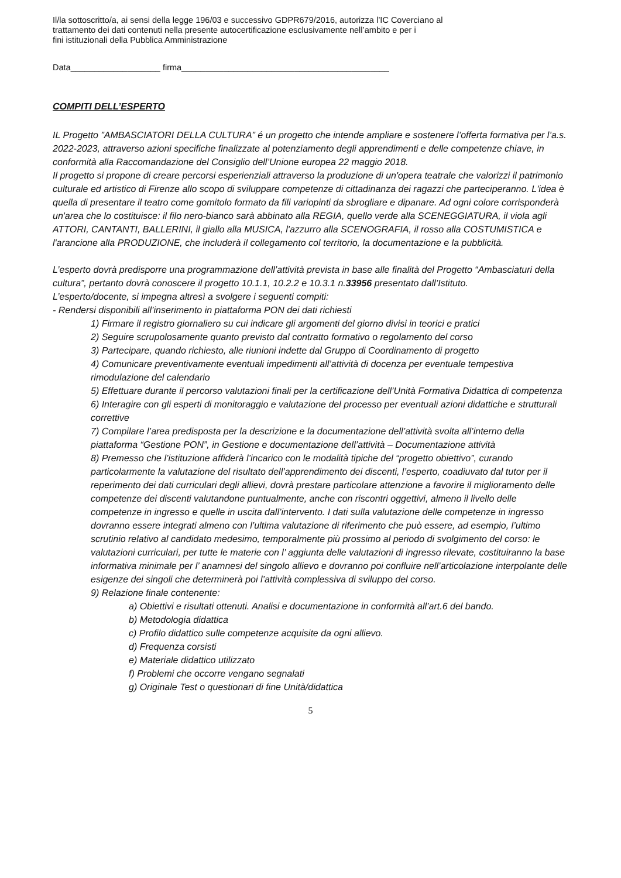Il/la sottoscritto/a, ai sensi della legge 196/03 e successivo GDPR679/2016, autorizza l’IC Coverciano al
trattamento dei dati contenuti nella presente autocertificazione esclusivamente nell’ambito e per i
fini istituzionali della Pubblica Amministrazione
Data___________________ firma____________________________________________
COMPITI DELL’ESPERTO
IL Progetto ”AMBASCIATORI DELLA CULTURA” é un progetto che intende ampliare e sostenere l’offerta formativa per l’a.s. 2022-2023, attraverso azioni specifiche finalizzate al potenziamento degli apprendimenti e delle competenze chiave, in conformità alla Raccomandazione del Consiglio dell’Unione europea 22 maggio 2018.
Il progetto si propone di creare percorsi esperienziali attraverso la produzione di un'opera teatrale che valorizzi il patrimonio culturale ed artistico di Firenze allo scopo di sviluppare competenze di cittadinanza dei ragazzi che parteciperanno. L'idea è quella di presentare il teatro come gomitolo formato da fili variopinti da sbrogliare e dipanare. Ad ogni colore corrisponderà un'area che lo costituisce: il filo nero-bianco sarà abbinato alla REGIA, quello verde alla SCENEGGIATURA, il viola agli ATTORI, CANTANTI, BALLERINI, il giallo alla MUSICA, l'azzurro alla SCENOGRAFIA, il rosso alla COSTUMISTICA e l'arancione alla PRODUZIONE, che includerà il collegamento col territorio, la documentazione e la pubblicità.
L’esperto dovrà predisporre una programmazione dell’attività prevista in base alle finalità del Progetto “Ambasciaturi della cultura”, pertanto dovrà conoscere il progetto 10.1.1, 10.2.2 e 10.3.1 n.33956 presentato dall’Istituto.
L’esperto/docente, si impegna altresì a svolgere i seguenti compiti:
- Rendersi disponibili all’inserimento in piattaforma PON dei dati richiesti
1) Firmare il registro giornaliero su cui indicare gli argomenti del giorno divisi in teorici e pratici
2) Seguire scrupolosamente quanto previsto dal contratto formativo o regolamento del corso
3) Partecipare, quando richiesto, alle riunioni indette dal Gruppo di Coordinamento di progetto
4) Comunicare preventivamente eventuali impedimenti all’attività di docenza per eventuale tempestiva rimodulazione del calendario
5) Effettuare durante il percorso valutazioni finali per la certificazione dell’Unità Formativa Didattica di competenza
6) Interagire con gli esperti di monitoraggio e valutazione del processo per eventuali azioni didattiche e strutturali correttive
7) Compilare l’area predisposta per la descrizione e la documentazione dell’attività svolta all’interno della piattaforma “Gestione PON”, in Gestione e documentazione dell’attività – Documentazione attività
8) Premesso che l’istituzione affiderà l’incarico con le modalità tipiche del “progetto obiettivo”, curando particolarmente la valutazione del risultato dell’apprendimento dei discenti, l’esperto, coadiuvato dal tutor per il reperimento dei dati curriculari degli allievi, dovrà prestare particolare attenzione a favorire il miglioramento delle competenze dei discenti valutandone puntualmente, anche con riscontri oggettivi, almeno il livello delle competenze in ingresso e quelle in uscita dall’intervento. I dati sulla valutazione delle competenze in ingresso dovranno essere integrati almeno con l’ultima valutazione di riferimento che può essere, ad esempio, l’ultimo scrutinio relativo al candidato medesimo, temporalmente più prossimo al periodo di svolgimento del corso: le valutazioni curriculari, per tutte le materie con l’ aggiunta delle valutazioni di ingresso rilevate, costituiranno la base informativa minimale per l’ anamnesi del singolo allievo e dovranno poi confluire nell’articolazione interpolante delle esigenze dei singoli che determinerà poi l’attività complessiva di sviluppo del corso.
9) Relazione finale contenente:
a) Obiettivi e risultati ottenuti. Analisi e documentazione in conformità all’art.6 del bando.
b) Metodologia didattica
c) Profilo didattico sulle competenze acquisite da ogni allievo.
d) Frequenza corsisti
e) Materiale didattico utilizzato
f) Problemi che occorre vengano segnalati
g) Originale Test o questionari di fine Unità/didattica
5